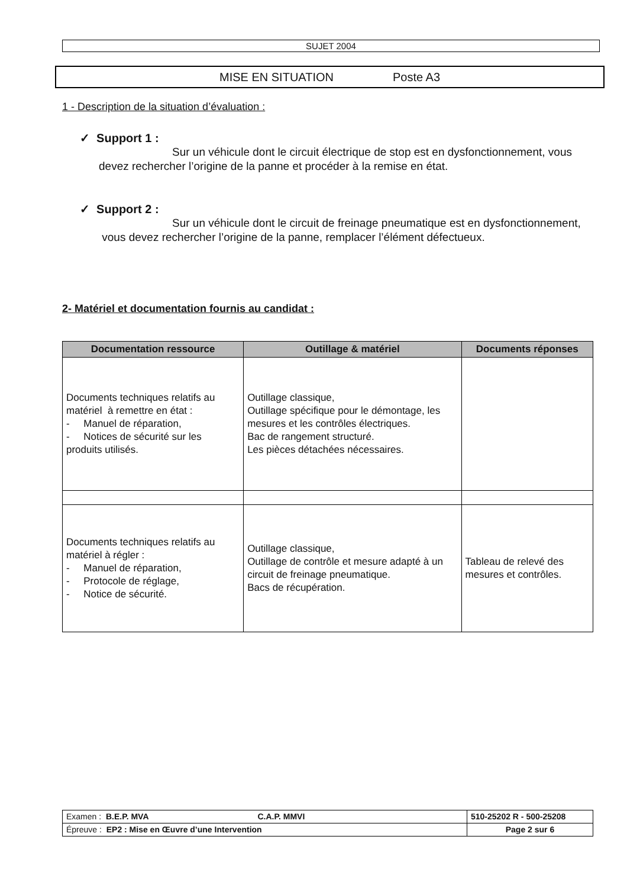SUJET 2004
MISE EN SITUATION Poste A3
1 - Description de la situation d’évaluation :
✓ Support 1 :
Sur un véhicule dont le circuit électrique de stop est en dysfonctionnement, vous devez rechercher l’origine de la panne et procéder à la remise en état.
✓ Support 2 :
Sur un véhicule dont le circuit de freinage pneumatique est en dysfonctionnement, vous devez rechercher l’origine de la panne, remplacer l’élément défectueux.
2- Matériel et documentation fournis au candidat :
| Documentation ressource | Outillage & matériel | Documents réponses |
| --- | --- | --- |
| Documents techniques relatifs au matériel à remettre en état : - Manuel de réparation, - Notices de sécurité sur les produits utilisés. | Outillage classique, Outillage spécifique pour le démontage, les mesures et les contrôles électriques. Bac de rangement structuré. Les pièces détachées nécessaires. | |
| Documents techniques relatifs au matériel à régler : - Manuel de réparation, - Protocole de réglage, - Notice de sécurité. | Outillage classique, Outillage de contrôle et mesure adapté à un circuit de freinage pneumatique. Bacs de récupération. | Tableau de relevé des mesures et contrôles. |
| Examen : B.E.P. MVA C.A.P. MMVI | 510-25202 R - 500-25208 |
| Épreuve : EP2 : Mise en Œuvre d’une Intervention | Page 2 sur 6 |